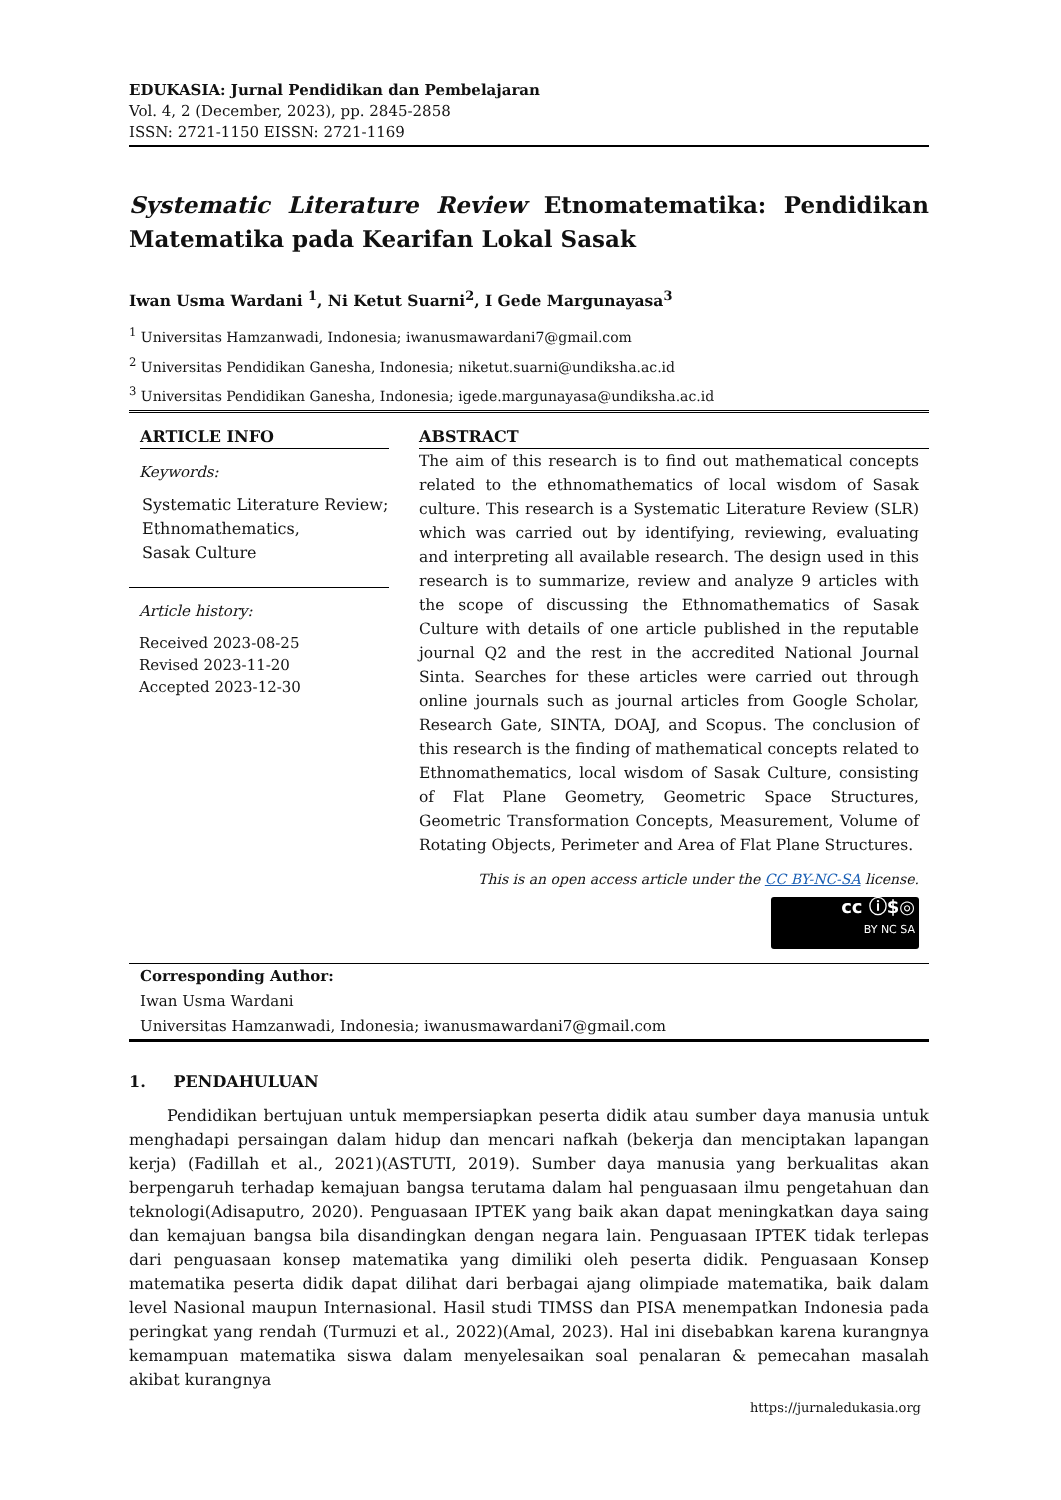EDUKASIA: Jurnal Pendidikan dan Pembelajaran
Vol. 4, 2 (December, 2023), pp. 2845-2858
ISSN: 2721-1150 EISSN: 2721-1169
Systematic Literature Review Etnomatematika: Pendidikan Matematika pada Kearifan Lokal Sasak
Iwan Usma Wardani <sup>1</sup>, Ni Ketut Suarni<sup>2</sup>, I Gede Margunayasa<sup>3</sup>
<sup>1</sup> Universitas Hamzanwadi, Indonesia; iwanusmawardani7@gmail.com
<sup>2</sup> Universitas Pendidikan Ganesha, Indonesia; niketut.suarni@undiksha.ac.id
<sup>3</sup> Universitas Pendidikan Ganesha, Indonesia; igede.margunayasa@undiksha.ac.id
ARTICLE INFO
Keywords:
Systematic Literature Review;
Ethnomathematics,
Sasak Culture
Article history:
Received 2023-08-25
Revised 2023-11-20
Accepted 2023-12-30
ABSTRACT
The aim of this research is to find out mathematical concepts related to the ethnomathematics of local wisdom of Sasak culture. This research is a Systematic Literature Review (SLR) which was carried out by identifying, reviewing, evaluating and interpreting all available research. The design used in this research is to summarize, review and analyze 9 articles with the scope of discussing the Ethnomathematics of Sasak Culture with details of one article published in the reputable journal Q2 and the rest in the accredited National Journal Sinta. Searches for these articles were carried out through online journals such as journal articles from Google Scholar, Research Gate, SINTA, DOAJ, and Scopus. The conclusion of this research is the finding of mathematical concepts related to Ethnomathematics, local wisdom of Sasak Culture, consisting of Flat Plane Geometry, Geometric Space Structures, Geometric Transformation Concepts, Measurement, Volume of Rotating Objects, Perimeter and Area of Flat Plane Structures.
This is an open access article under the CC BY-NC-SA license.
cc ⓘ$◎
BY NC SA
Corresponding Author:
Iwan Usma Wardani
Universitas Hamzanwadi, Indonesia; iwanusmawardani7@gmail.com
1. PENDAHULUAN
Pendidikan bertujuan untuk mempersiapkan peserta didik atau sumber daya manusia untuk menghadapi persaingan dalam hidup dan mencari nafkah (bekerja dan menciptakan lapangan kerja) (Fadillah et al., 2021)(ASTUTI, 2019). Sumber daya manusia yang berkualitas akan berpengaruh terhadap kemajuan bangsa terutama dalam hal penguasaan ilmu pengetahuan dan teknologi(Adisaputro, 2020). Penguasaan IPTEK yang baik akan dapat meningkatkan daya saing dan kemajuan bangsa bila disandingkan dengan negara lain. Penguasaan IPTEK tidak terlepas dari penguasaan konsep matematika yang dimiliki oleh peserta didik. Penguasaan Konsep matematika peserta didik dapat dilihat dari berbagai ajang olimpiade matematika, baik dalam level Nasional maupun Internasional. Hasil studi TIMSS dan PISA menempatkan Indonesia pada peringkat yang rendah (Turmuzi et al., 2022)(Amal, 2023). Hal ini disebabkan karena kurangnya kemampuan matematika siswa dalam menyelesaikan soal penalaran & pemecahan masalah akibat kurangnya
https://jurnaledukasia.org